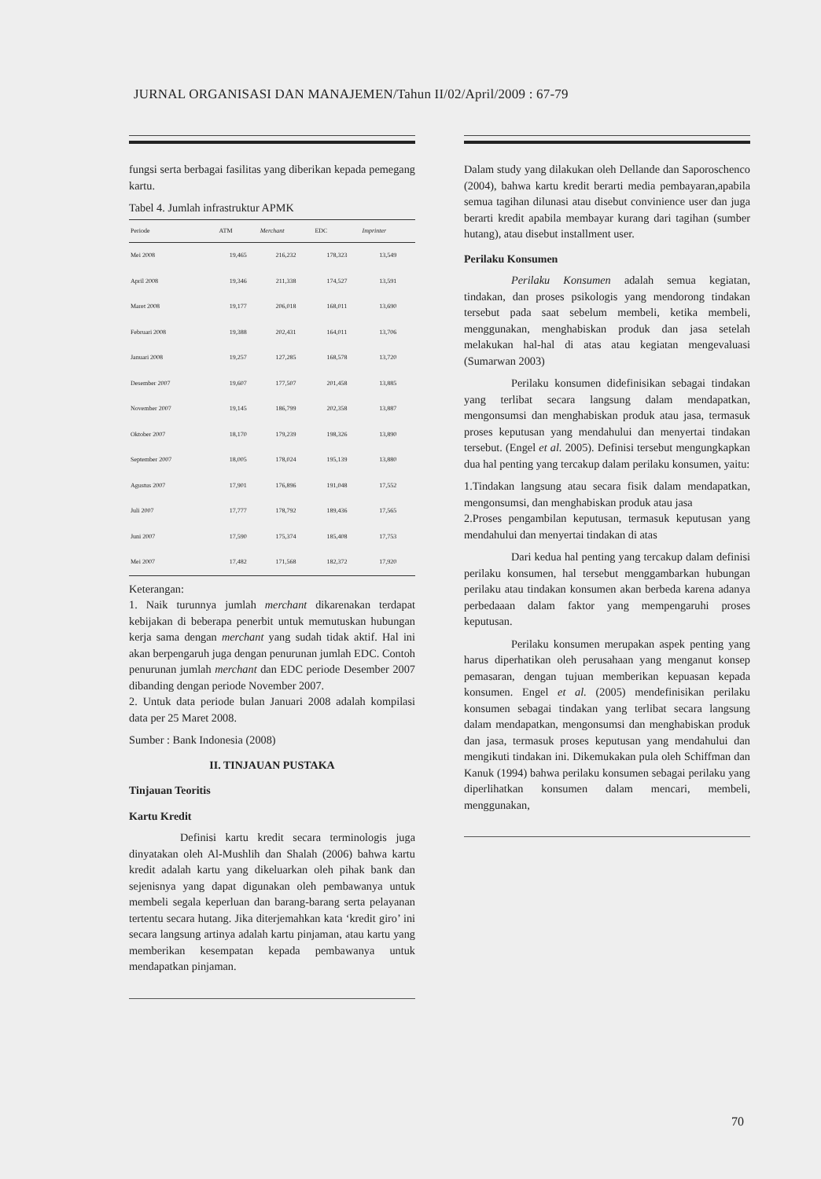JURNAL ORGANISASI DAN MANAJEMEN/Tahun II/02/April/2009 : 67-79
fungsi serta berbagai fasilitas yang diberikan kepada pemegang kartu.
Tabel 4. Jumlah infrastruktur APMK
| Periode | ATM | Merchant | EDC | Imprinter |
| --- | --- | --- | --- | --- |
| Mei 2008 | 19,465 | 216,232 | 178,323 | 13,549 |
| April 2008 | 19,346 | 211,338 | 174,527 | 13,591 |
| Maret 2008 | 19,177 | 206,018 | 168,011 | 13,690 |
| Februari 2008 | 19,388 | 202,431 | 164,011 | 13,706 |
| Januari 2008 | 19,257 | 127,285 | 168,578 | 13,720 |
| Desember 2007 | 19,607 | 177,507 | 201,458 | 13,885 |
| November 2007 | 19,145 | 186,799 | 202,358 | 13,887 |
| Oktober 2007 | 18,170 | 179,239 | 198,326 | 13,890 |
| September 2007 | 18,005 | 178,024 | 195,139 | 13,880 |
| Agustus 2007 | 17,901 | 176,896 | 191,048 | 17,552 |
| Juli 2007 | 17,777 | 178,792 | 189,436 | 17,565 |
| Juni 2007 | 17,590 | 175,374 | 185,408 | 17,753 |
| Mei 2007 | 17,482 | 171,568 | 182,372 | 17,920 |
Keterangan:
1. Naik turunnya jumlah merchant dikarenakan terdapat kebijakan di beberapa penerbit untuk memutuskan hubungan kerja sama dengan merchant yang sudah tidak aktif. Hal ini akan berpengaruh juga dengan penurunan jumlah EDC. Contoh penurunan jumlah merchant dan EDC periode Desember 2007 dibanding dengan periode November 2007.
2. Untuk data periode bulan Januari 2008 adalah kompilasi data per 25 Maret 2008.
Sumber : Bank Indonesia (2008)
II. TINJAUAN PUSTAKA
Tinjauan Teoritis
Kartu Kredit
Definisi kartu kredit secara terminologis juga dinyatakan oleh Al-Mushlih dan Shalah (2006) bahwa kartu kredit adalah kartu yang dikeluarkan oleh pihak bank dan sejenisnya yang dapat digunakan oleh pembawanya untuk membeli segala keperluan dan barang-barang serta pelayanan tertentu secara hutang. Jika diterjemahkan kata ‘kredit giro’ ini secara langsung artinya adalah kartu pinjaman, atau kartu yang memberikan kesempatan kepada pembawanya untuk mendapatkan pinjaman.
Dalam study yang dilakukan oleh Dellande dan Saporoschenco (2004), bahwa kartu kredit berarti media pembayaran,apabila semua tagihan dilunasi atau disebut convinience user dan juga berarti kredit apabila membayar kurang dari tagihan (sumber hutang), atau disebut installment user.
Perilaku Konsumen
Perilaku Konsumen adalah semua kegiatan, tindakan, dan proses psikologis yang mendorong tindakan tersebut pada saat sebelum membeli, ketika membeli, menggunakan, menghabiskan produk dan jasa setelah melakukan hal-hal di atas atau kegiatan mengevaluasi (Sumarwan 2003)
Perilaku konsumen didefinisikan sebagai tindakan yang terlibat secara langsung dalam mendapatkan, mengonsumsi dan menghabiskan produk atau jasa, termasuk proses keputusan yang mendahului dan menyertai tindakan tersebut. (Engel et al. 2005). Definisi tersebut mengungkapkan dua hal penting yang tercakup dalam perilaku konsumen, yaitu:
1.Tindakan langsung atau secara fisik dalam mendapatkan, mengonsumsi, dan menghabiskan produk atau jasa
2.Proses pengambilan keputusan, termasuk keputusan yang mendahului dan menyertai tindakan di atas
Dari kedua hal penting yang tercakup dalam definisi perilaku konsumen, hal tersebut menggambarkan hubungan perilaku atau tindakan konsumen akan berbeda karena adanya perbedaaan dalam faktor yang mempengaruhi proses keputusan.
Perilaku konsumen merupakan aspek penting yang harus diperhatikan oleh perusahaan yang menganut konsep pemasaran, dengan tujuan memberikan kepuasan kepada konsumen. Engel et al. (2005) mendefinisikan perilaku konsumen sebagai tindakan yang terlibat secara langsung dalam mendapatkan, mengonsumsi dan menghabiskan produk dan jasa, termasuk proses keputusan yang mendahului dan mengikuti tindakan ini. Dikemukakan pula oleh Schiffman dan Kanuk (1994) bahwa perilaku konsumen sebagai perilaku yang diperlihatkan konsumen dalam mencari, membeli, menggunakan,
70